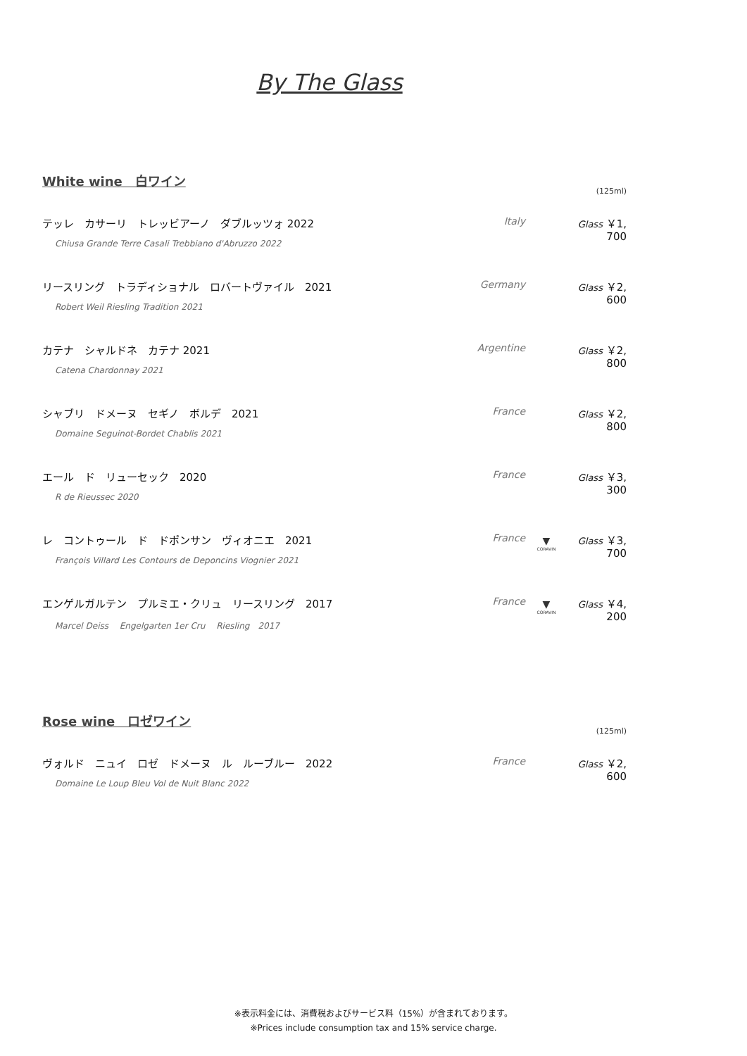By The Glass
White wine　白ワイン
(125ml)
テッレ　カサーリ　トレッビアーノ　ダブルッツォ 2022
Chiusa Grande Terre Casali Trebbiano d'Abruzzo 2022
Italy Glass ￥1, 700
リースリング　トラディショナル　ロバートヴァイル　2021
Robert Weil Riesling Tradition 2021
Germany Glass ￥2, 600
カテナ　シャルドネ　カテナ 2021
Catena Chardonnay 2021
Argentine Glass ￥2, 800
シャブリ　ドメーヌ　セギノ　ボルデ　2021
Domaine Seguinot-Bordet Chablis 2021
France Glass ￥2, 800
エール　ド　リューセック　2020
R de Rieussec 2020
France Glass ￥3, 300
レ　コントゥール　ド　ドポンサン　ヴィオニエ　2021
François Villard Les Contours de Deponcins Viognier 2021
France
▼
CORAVIN
Glass ￥3, 700
エンゲルガルテン　プルミエ・クリュ　リースリング　2017
Marcel Deiss　 Engelgarten 1er Cru　 Riesling　2017
France
▼
CORAVIN
Glass ￥4, 200
Rose wine　ロゼワイン
(125ml)
ヴォルド　ニュイ　ロゼ　ドメーヌ　ル　ルーブルー　2022
Domaine Le Loup Bleu Vol de Nuit Blanc 2022
France Glass ￥2, 600
※表示料金には、消費税およびサービス料（15%）が含まれております。
※Prices include consumption tax and 15% service charge.